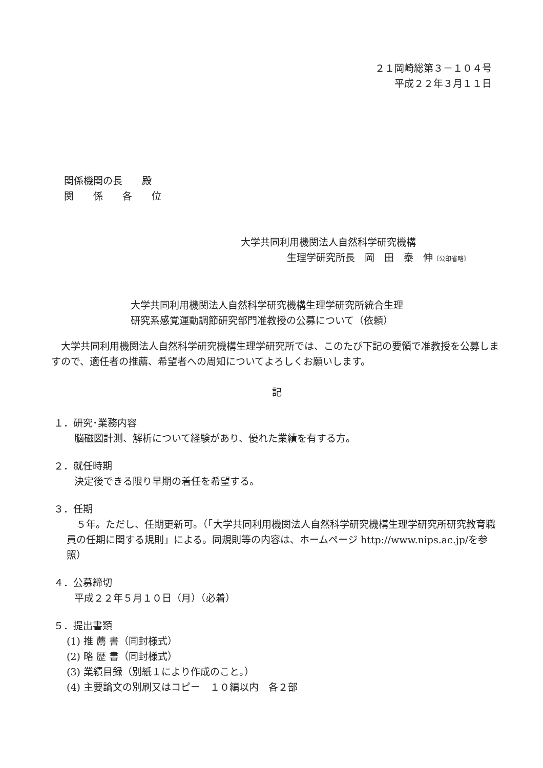２１岡崎総第３－１０４号
平成２２年３月１１日
関係機関の長　　殿
関　　係　　各　　位
大学共同利用機関法人自然科学研究機構
生理学研究所長　岡　田　泰　伸〔公印省略〕
大学共同利用機関法人自然科学研究機構生理学研究所統合生理研究系感覚運動調節研究部門准教授の公募について（依頼）
大学共同利用機関法人自然科学研究機構生理学研究所では、このたび下記の要領で准教授を公募しますので、適任者の推薦、希望者への周知についてよろしくお願いします。
記
１．研究･業務内容
脳磁図計測、解析について経験があり、優れた業績を有する方。
２．就任時期
決定後できる限り早期の着任を希望する。
３．任期
　５年。ただし、任期更新可。（「大学共同利用機関法人自然科学研究機構生理学研究所研究教育職員の任期に関する規則」による。同規則等の内容は、ホームページ http://www.nips.ac.jp/を参照）
４．公募締切
平成２２年５月１０日（月）（必着）
５．提出書類
(1) 推 薦 書（同封様式）
(2) 略 歴 書（同封様式）
(3) 業績目録（別紙１により作成のこと。）
(4) 主要論文の別刷又はコピー　１０編以内　各２部